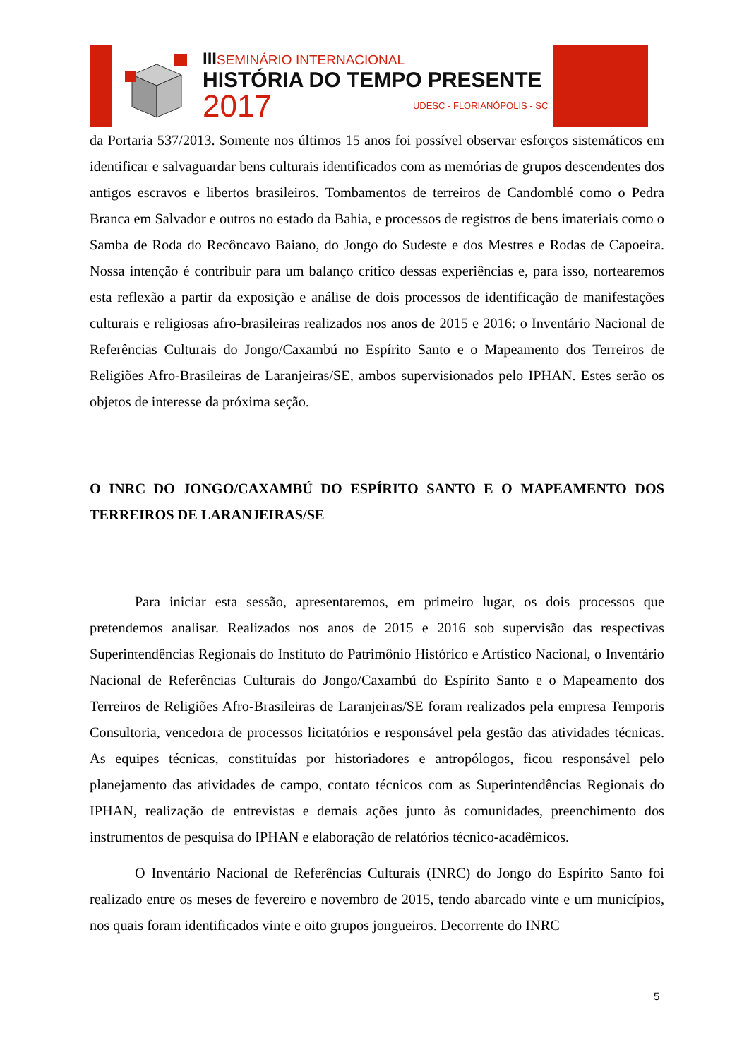IIISEMINÁRIO INTERNACIONAL
HISTÓRIA DO TEMPO PRESENTE
2017 UDESC - FLORIANÓPOLIS - SC
da Portaria 537/2013. Somente nos últimos 15 anos foi possível observar esforços sistemáticos em identificar e salvaguardar bens culturais identificados com as memórias de grupos descendentes dos antigos escravos e libertos brasileiros. Tombamentos de terreiros de Candomblé como o Pedra Branca em Salvador e outros no estado da Bahia, e processos de registros de bens imateriais como o Samba de Roda do Recôncavo Baiano, do Jongo do Sudeste e dos Mestres e Rodas de Capoeira. Nossa intenção é contribuir para um balanço crítico dessas experiências e, para isso, nortearemos esta reflexão a partir da exposição e análise de dois processos de identificação de manifestações culturais e religiosas afro-brasileiras realizados nos anos de 2015 e 2016: o Inventário Nacional de Referências Culturais do Jongo/Caxambú no Espírito Santo e o Mapeamento dos Terreiros de Religiões Afro-Brasileiras de Laranjeiras/SE, ambos supervisionados pelo IPHAN. Estes serão os objetos de interesse da próxima seção.
O INRC DO JONGO/CAXAMBÚ DO ESPÍRITO SANTO E O MAPEAMENTO DOS TERREIROS DE LARANJEIRAS/SE
Para iniciar esta sessão, apresentaremos, em primeiro lugar, os dois processos que pretendemos analisar. Realizados nos anos de 2015 e 2016 sob supervisão das respectivas Superintendências Regionais do Instituto do Patrimônio Histórico e Artístico Nacional, o Inventário Nacional de Referências Culturais do Jongo/Caxambú do Espírito Santo e o Mapeamento dos Terreiros de Religiões Afro-Brasileiras de Laranjeiras/SE foram realizados pela empresa Temporis Consultoria, vencedora de processos licitatórios e responsável pela gestão das atividades técnicas. As equipes técnicas, constituídas por historiadores e antropólogos, ficou responsável pelo planejamento das atividades de campo, contato técnicos com as Superintendências Regionais do IPHAN, realização de entrevistas e demais ações junto às comunidades, preenchimento dos instrumentos de pesquisa do IPHAN e elaboração de relatórios técnico-acadêmicos.
O Inventário Nacional de Referências Culturais (INRC) do Jongo do Espírito Santo foi realizado entre os meses de fevereiro e novembro de 2015, tendo abarcado vinte e um municípios, nos quais foram identificados vinte e oito grupos jongueiros. Decorrente do INRC
5